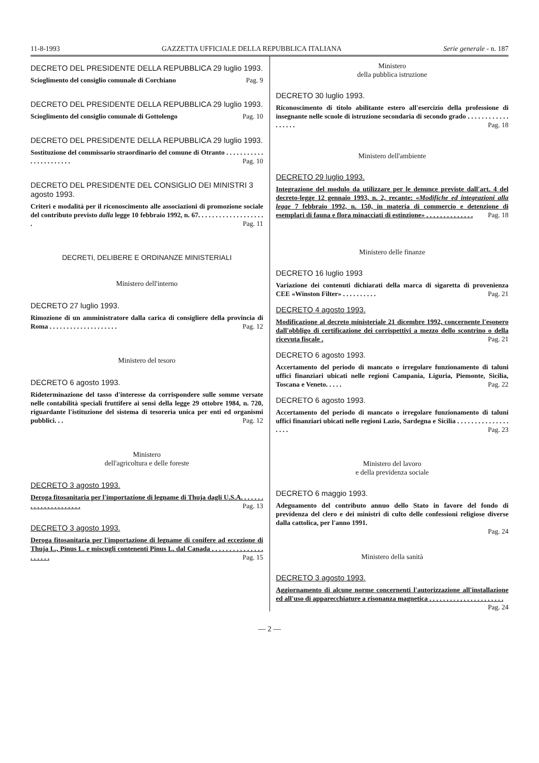11-8-1993 GAZZETTA UFFICIALE DELLA REPUBBLICA ITALIANA Serie generale - n. 187
DECRETO DEL PRESIDENTE DELLA REPUBBLICA 29 luglio 1993.
Scioglimento del consiglio comunale di Corchiano Pag. 9
DECRETO DEL PRESIDENTE DELLA REPUBBLICA 29 luglio 1993.
Scioglimento del consiglio comunale di Gottolengo Pag. 10
DECRETO DEL PRESIDENTE DELLA REPUBBLICA 29 luglio 1993.
Sostituzione del commissario straordinario del comune di Otranto . . . . . . . . . . . . . . . . . . . . . . . Pag. 10
DECRETO DEL PRESIDENTE DEL CONSIGLIO DEI MINISTRI 3 agosto 1993.
Criteri e modalità per il riconoscimento alle associazioni di promozione sociale del contributo previsto dalla legge 10 febbraio 1992, n. 67. . . . . . . . . . . . . . . . . . . . Pag. 11
DECRETI, DELIBERE E ORDINANZE MINISTERIALI
Ministero dell'interno
DECRETO 27 luglio 1993.
Rimozione di un amministratore dalla carica di consigliere della provincia di Roma . . . . . . . . . . . . . . . . . . . . Pag. 12
Ministero del tesoro
DECRETO 6 agosto 1993.
Rideterminazione del tasso d'interesse da corrispondere sulle somme versate nelle contabilità speciali fruttifere ai sensi della legge 29 ottobre 1984, n. 720, riguardante l'istituzione del sistema di tesoreria unica per enti ed organismi pubblici. . . Pag. 12
Ministero
dell'agricoltura e delle foreste
DECRETO 3 agosto 1993.
Deroga fitosanitaria per l'importazione di legname di Thuja dagli U.S.A. . . . . . . . . . . . . . . . . . . . . . Pag. 13
DECRETO 3 agosto 1993.
Deroga fitosanitaria per l'importazione di legname di conifere ad eccezione di Thuja L., Pinus L. e miscugli contenenti Pinus L. dal Canada . . . . . . . . . . . . . . . . . . . . . Pag. 15
Ministero
della pubblica istruzione
DECRETO 30 luglio 1993.
Riconoscimento di titolo abilitante estero all'esercizio della professione di insegnante nelle scuole di istruzione secondaria di secondo grado . . . . . . . . . . . . . . . . . . Pag. 18
Ministero dell'ambiente
DECRETO 29 luglio 1993.
Integrazione del modulo da utilizzare per le denunce previste dall'art. 4 del decreto-legge 12 gennaio 1993, n. 2, recante: «Modifiche ed integrazioni alla legge 7 febbraio 1992, n. 150, in materia di commercio e detenzione di esemplari di fauna e flora minacciati di estinzione» . . . . . . . . . . . . . . Pag. 18
Ministero delle finanze
DECRETO 16 luglio 1993
Variazione dei contenuti dichiarati della marca di sigaretta di provenienza CEE «Winston Filter» . . . . . . . . . . Pag. 21
DECRETO 4 agosto 1993.
Modificazione al decreto ministeriale 21 dicembre 1992, concernente l'esonero dall'obbligo di certificazione dei corrispettivi a mezzo dello scontrino o della ricevuta fiscale . Pag. 21
DECRETO 6 agosto 1993.
Accertamento del periodo di mancato o irregolare funzionamento di taluni uffici finanziari ubicati nelle regioni Campania, Liguria, Piemonte, Sicilia, Toscana e Veneto. . . . . Pag. 22
DECRETO 6 agosto 1993.
Accertamento del periodo di mancato o irregolare funzionamento di taluni uffici finanziari ubicati nelle regioni Lazio, Sardegna e Sicilia . . . . . . . . . . . . . . . . . . . Pag. 23
Ministero del lavoro
e della previdenza sociale
DECRETO 6 maggio 1993.
Adeguamento del contributo annuo dello Stato in favore del fondo di previdenza del clero e dei ministri di culto delle confessioni religiose diverse dalla cattolica, per l'anno 1991.
Pag. 24
Ministero della sanità
DECRETO 3 agosto 1993.
Aggiornamento di alcune norme concernenti l'autorizzazione all'installazione ed all'uso di apparecchiature a risonanza magnetica . . . . . . . . . . . . . . . . . . . . . . Pag. 24
— 2 —